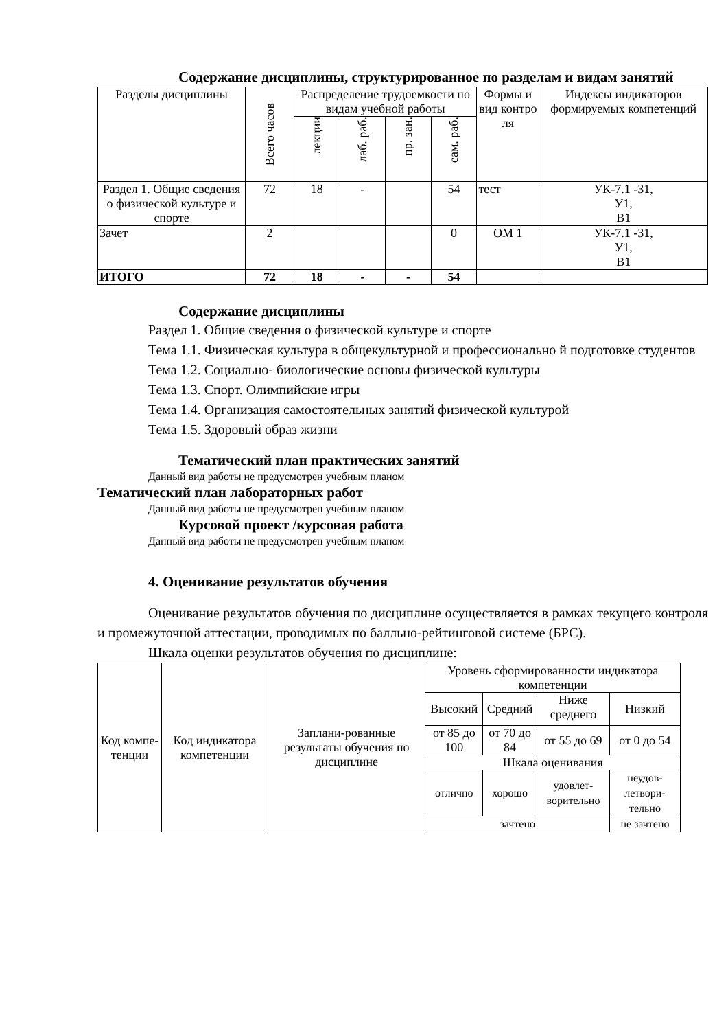Содержание дисциплины, структурированное по разделам и видам занятий
| Разделы дисциплины | Всего часов | Распределение трудоемкости по видам учебной работы | | | | Формы и вид контро ля | Индексы индикаторов формируемых компетенций |
| --- | --- | --- | --- | --- | --- | --- | --- |
| | | лекции | лаб. раб. | пр. зан. | сам. раб. | | |
| Раздел 1. Общие сведения о физической культуре и спорте | 72 | 18 | - | | 54 | тест | УК-7.1 -З1, У1, В1 |
| Зачет | 2 | | | | 0 | ОМ 1 | УК-7.1 -З1, У1, В1 |
| ИТОГО | 72 | 18 | - | - | 54 | | |
Содержание дисциплины
Раздел 1. Общие сведения о физической культуре и спорте
Тема 1.1. Физическая культура в общекультурной и профессионально й подготовке студентов
Тема 1.2. Социально- биологические основы физической культуры
Тема 1.3. Спорт. Олимпийские игры
Тема 1.4. Организация самостоятельных занятий физической культурой
Тема 1.5. Здоровый образ жизни
Тематический план практических занятий
Данный вид работы не предусмотрен учебным планом
Тематический план лабораторных работ
Данный вид работы не предусмотрен учебным планом
Курсовой проект /курсовая работа
Данный вид работы не предусмотрен учебным планом
4. Оценивание результатов обучения
Оценивание результатов обучения по дисциплине осуществляется в рамках текущего контроля и промежуточной аттестации, проводимых по балльно-рейтинговой системе (БРС).
Шкала оценки результатов обучения по дисциплине:
| Код компе-тенции | Код индикатора компетенции | Заплани-рованные результаты обучения по дисциплине | Уровень сформированности индикатора компетенции | | | |
| | | | Высокий | Средний | Ниже среднего | Низкий |
| | | | от 85 до 100 | от 70 до 84 | от 55 до 69 | от 0 до 54 |
| | | | Шкала оценивания | | | |
| | | | отлично | хорошо | удовлет-ворительно | неудов-летвори-тельно |
| | | | зачтено | | | не зачтено |